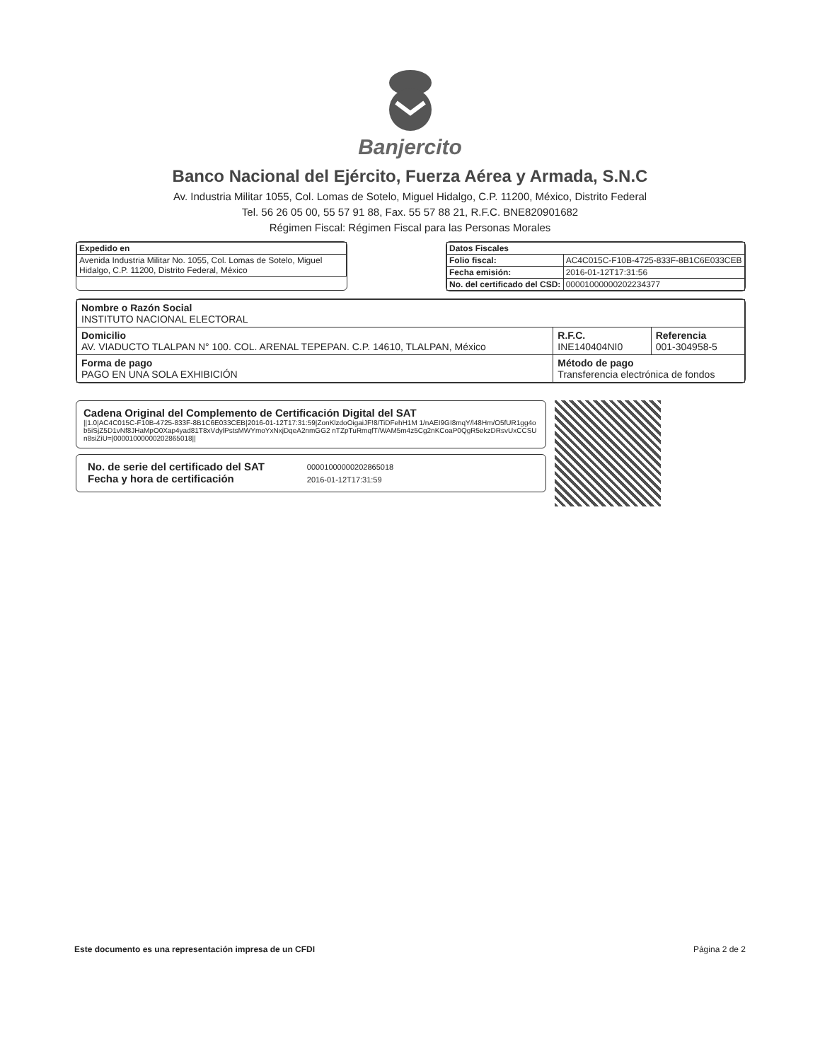Banjercito
Banco Nacional del Ejército, Fuerza Aérea y Armada, S.N.C
Av. Industria Militar 1055, Col. Lomas de Sotelo, Miguel Hidalgo, C.P. 11200, México, Distrito Federal
Tel. 56 26 05 00, 55 57 91 88, Fax. 55 57 88 21, R.F.C. BNE820901682
Régimen Fiscal: Régimen Fiscal para las Personas Morales
| Expedido en |
| --- |
| Avenida Industria Militar No. 1055, Col. Lomas de Sotelo, Miguel Hidalgo, C.P. 11200, Distrito Federal, México |
| Datos Fiscales | |
| --- | --- |
| Folio fiscal: | AC4C015C-F10B-4725-833F-8B1C6E033CEB |
| Fecha emisión: | 2016-01-12T17:31:56 |
| No. del certificado del CSD: | 00001000000202234377 |
| Nombre o Razón Social INSTITUTO NACIONAL ELECTORAL | | |
| Domicilio AV. VIADUCTO TLALPAN N° 100. COL. ARENAL TEPEPAN. C.P. 14610, TLALPAN, México | R.F.C. INE140404NI0 | Referencia 001-304958-5 |
| Forma de pago PAGO EN UNA SOLA EXHIBICIÓN | Método de pago Transferencia electrónica de fondos | |
Cadena Original del Complemento de Certificación Digital del SAT
||1.0|AC4C015C-F10B-4725-833F-8B1C6E033CEB|2016-01-12T17:31:59|ZonKlzdoOigaiJF!8/TiDFehH1M 1/nAEI9GI8mqY/l48Hm/O5fUR1gg4ob5iSjZ5D1vNf8JHaMpO0Xap4yad81T8xVdylPstsMWYmoYxNxjDqeA2nmGG2 nTZpTuRmqfT/WAM5m4z5Cg2nKCoaP0QgR5ekzDRsvUxCCSUn8siZiU=|00001000000202865018||
No. de serie del certificado del SAT
Fecha y hora de certificación
00001000000202865018
2016-01-12T17:31:59
Este documento es una representación impresa de un CFDI Página 2 de 2